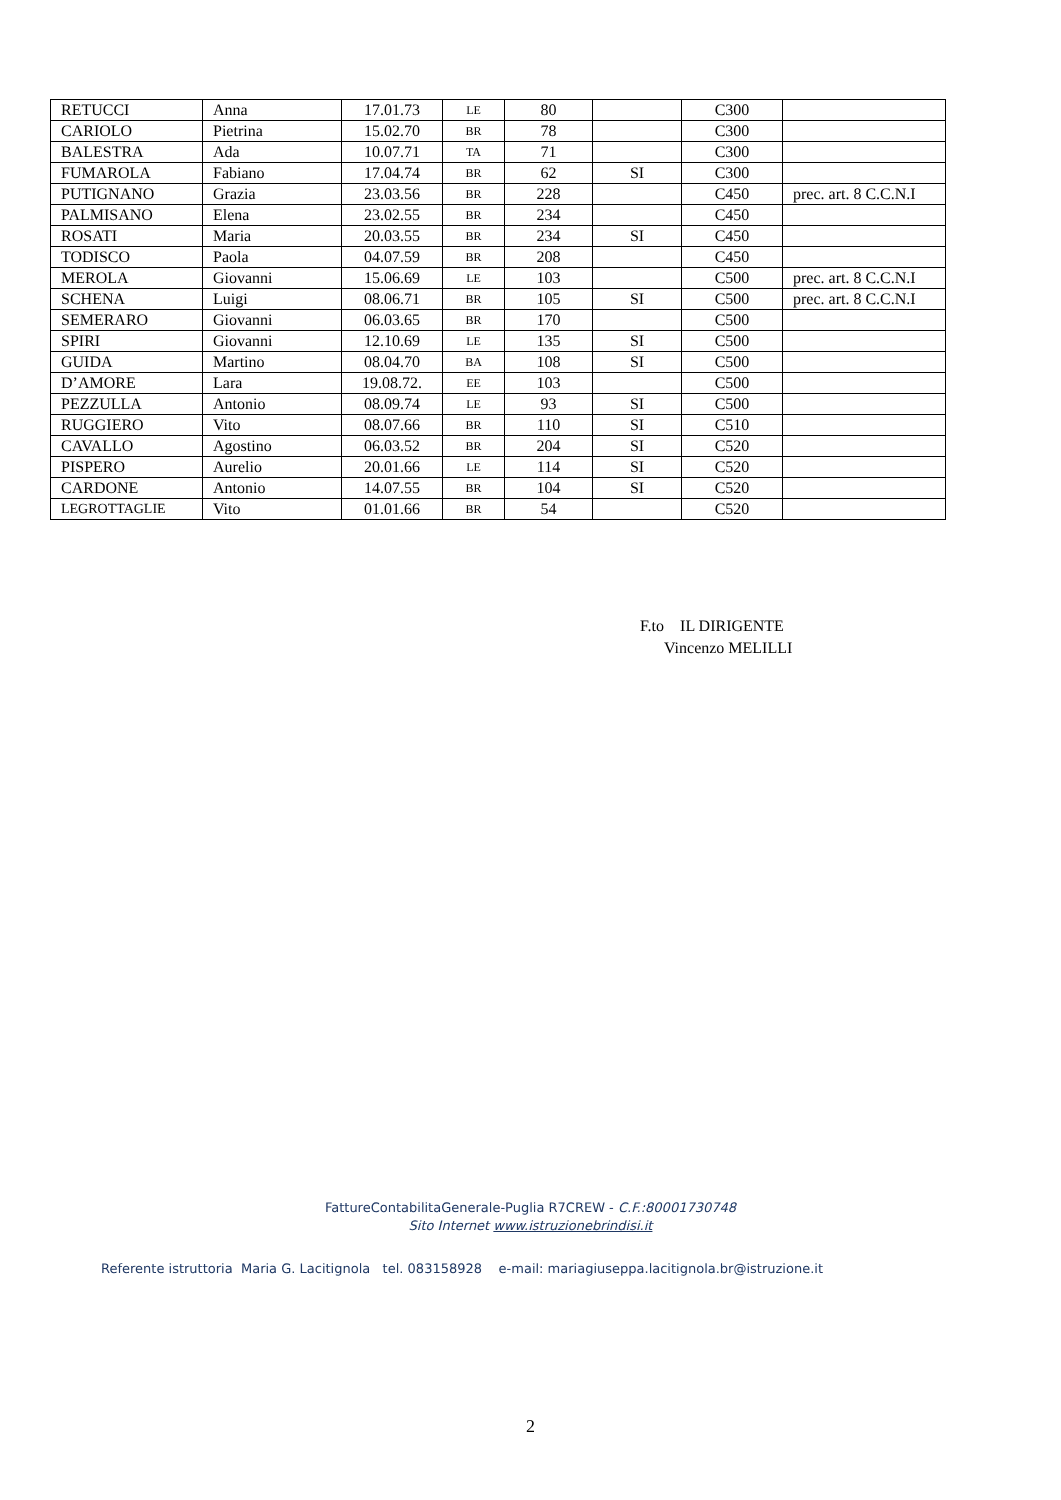| RETUCCI | Anna | 17.01.73 | LE | 80 | | C300 | |
| CARIOLO | Pietrina | 15.02.70 | BR | 78 | | C300 | |
| BALESTRA | Ada | 10.07.71 | TA | 71 | | C300 | |
| FUMAROLA | Fabiano | 17.04.74 | BR | 62 | SI | C300 | |
| PUTIGNANO | Grazia | 23.03.56 | BR | 228 | | C450 | prec. art. 8 C.C.N.I |
| PALMISANO | Elena | 23.02.55 | BR | 234 | | C450 | |
| ROSATI | Maria | 20.03.55 | BR | 234 | SI | C450 | |
| TODISCO | Paola | 04.07.59 | BR | 208 | | C450 | |
| MEROLA | Giovanni | 15.06.69 | LE | 103 | | C500 | prec. art. 8 C.C.N.I |
| SCHENA | Luigi | 08.06.71 | BR | 105 | SI | C500 | prec. art. 8 C.C.N.I |
| SEMERARO | Giovanni | 06.03.65 | BR | 170 | | C500 | |
| SPIRI | Giovanni | 12.10.69 | LE | 135 | SI | C500 | |
| GUIDA | Martino | 08.04.70 | BA | 108 | SI | C500 | |
| D’AMORE | Lara | 19.08.72. | EE | 103 | | C500 | |
| PEZZULLA | Antonio | 08.09.74 | LE | 93 | SI | C500 | |
| RUGGIERO | Vito | 08.07.66 | BR | 110 | SI | C510 | |
| CAVALLO | Agostino | 06.03.52 | BR | 204 | SI | C520 | |
| PISPERO | Aurelio | 20.01.66 | LE | 114 | SI | C520 | |
| CARDONE | Antonio | 14.07.55 | BR | 104 | SI | C520 | |
| LEGROTTAGLIE | Vito | 01.01.66 | BR | 54 | | C520 | |
F.to IL DIRIGENTE
Vincenzo MELILLI
FattureContabilitaGenerale-Puglia R7CREW - C.F.:80001730748
Sito Internet www.istruzionebrindisi.it
Referente istruttoria Maria G. Lacitignola tel. 083158928 e-mail: mariagiuseppa.lacitignola.br@istruzione.it
2